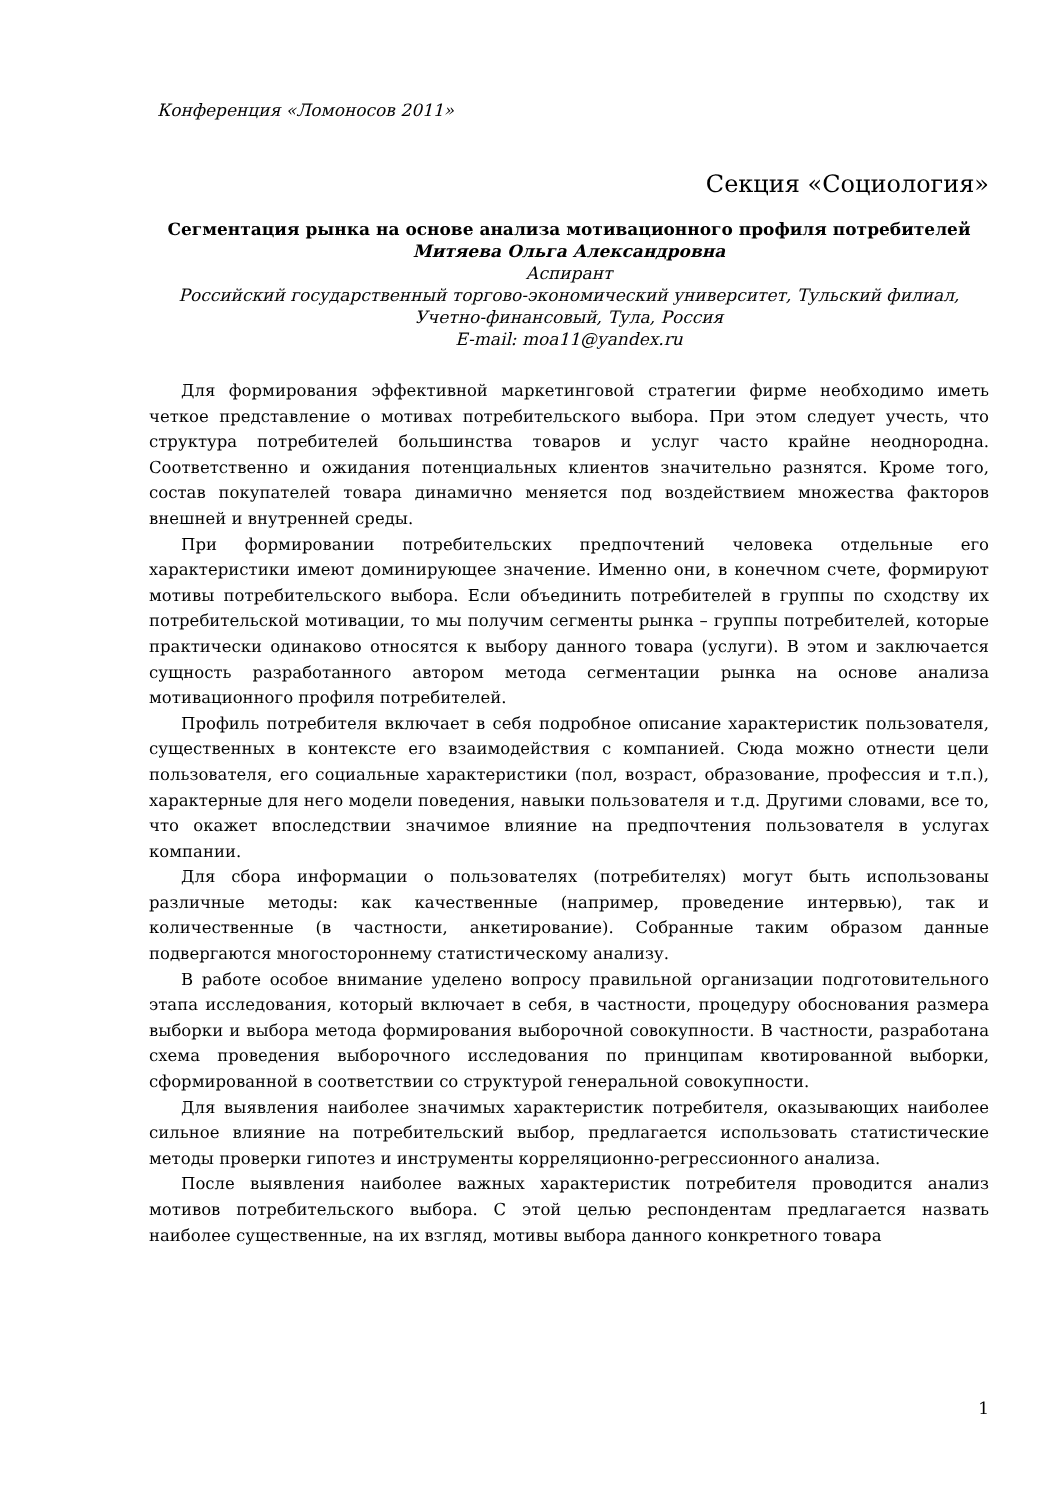Конференция «Ломоносов 2011»
Секция «Социология»
Сегментация рынка на основе анализа мотивационного профиля потребителей
Митяева Ольга Александровна
Аспирант
Российский государственный торгово-экономический университет, Тульский филиал, Учетно-финансовый, Тула, Россия
E-mail: moa11@yandex.ru
Для формирования эффективной маркетинговой стратегии фирме необходимо иметь четкое представление о мотивах потребительского выбора. При этом следует учесть, что структура потребителей большинства товаров и услуг часто крайне неоднородна. Соответственно и ожидания потенциальных клиентов значительно разнятся. Кроме того, состав покупателей товара динамично меняется под воздействием множества факторов внешней и внутренней среды.
При формировании потребительских предпочтений человека отдельные его характеристики имеют доминирующее значение. Именно они, в конечном счете, формируют мотивы потребительского выбора. Если объединить потребителей в группы по сходству их потребительской мотивации, то мы получим сегменты рынка – группы потребителей, которые практически одинаково относятся к выбору данного товара (услуги). В этом и заключается сущность разработанного автором метода сегментации рынка на основе анализа мотивационного профиля потребителей.
Профиль потребителя включает в себя подробное описание характеристик пользователя, существенных в контексте его взаимодействия с компанией. Сюда можно отнести цели пользователя, его социальные характеристики (пол, возраст, образование, профессия и т.п.), характерные для него модели поведения, навыки пользователя и т.д. Другими словами, все то, что окажет впоследствии значимое влияние на предпочтения пользователя в услугах компании.
Для сбора информации о пользователях (потребителях) могут быть использованы различные методы: как качественные (например, проведение интервью), так и количественные (в частности, анкетирование). Собранные таким образом данные подвергаются многостороннему статистическому анализу.
В работе особое внимание уделено вопросу правильной организации подготовительного этапа исследования, который включает в себя, в частности, процедуру обоснования размера выборки и выбора метода формирования выборочной совокупности. В частности, разработана схема проведения выборочного исследования по принципам квотированной выборки, сформированной в соответствии со структурой генеральной совокупности.
Для выявления наиболее значимых характеристик потребителя, оказывающих наиболее сильное влияние на потребительский выбор, предлагается использовать статистические методы проверки гипотез и инструменты корреляционно-регрессионного анализа.
После выявления наиболее важных характеристик потребителя проводится анализ мотивов потребительского выбора. С этой целью респондентам предлагается назвать наиболее существенные, на их взгляд, мотивы выбора данного конкретного товара
1